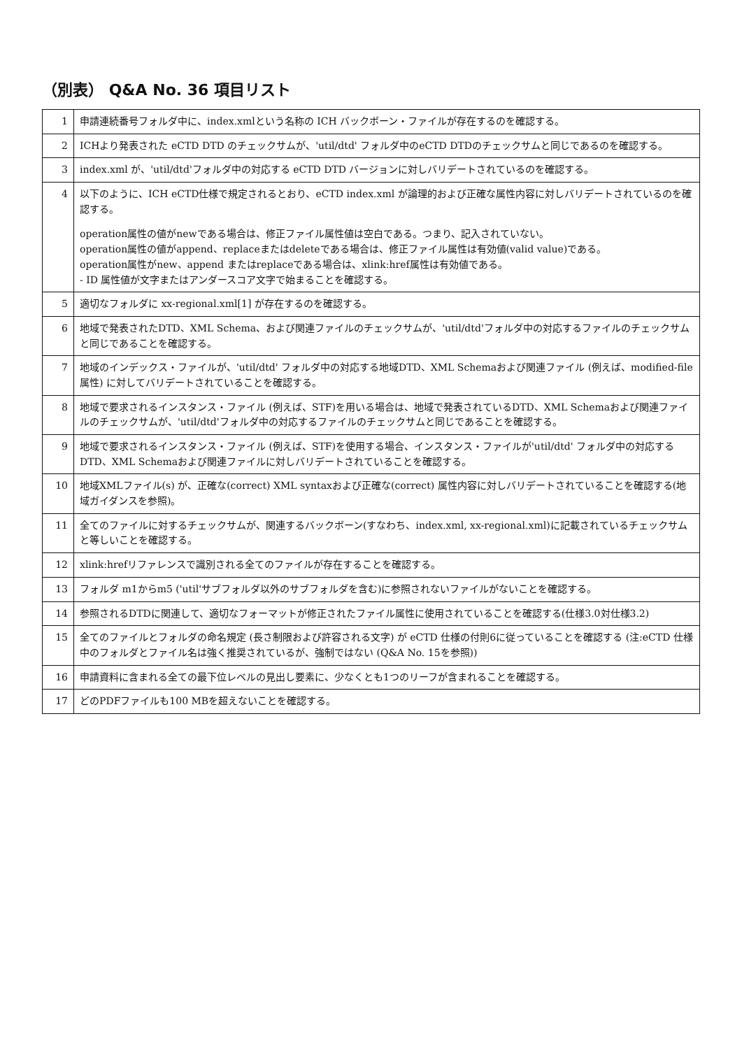（別表） Q&A No. 36 項目リスト
| 1 | 申請連続番号フォルダ中に、index.xmlという名称の ICH バックボーン・ファイルが存在するのを確認する。 |
| 2 | ICHより発表された eCTD DTD のチェックサムが、'util/dtd' フォルダ中のeCTD DTDのチェックサムと同じであるのを確認する。 |
| 3 | index.xml が、'util/dtd'フォルダ中の対応する eCTD DTD バージョンに対しバリデートされているのを確認する。 |
| 4 | 以下のように、ICH eCTD仕様で規定されるとおり、eCTD index.xml が論理的および正確な属性内容に対しバリデートされているのを確認する。 operation属性の値がnewである場合は、修正ファイル属性値は空白である。つまり、記入されていない。 operation属性の値がappend、replaceまたはdeleteである場合は、修正ファイル属性は有効値(valid value)である。 operation属性がnew、append またはreplaceである場合は、xlink:href属性は有効値である。 - ID 属性値が文字またはアンダースコア文字で始まることを確認する。 |
| 5 | 適切なフォルダに xx-regional.xml[1] が存在するのを確認する。 |
| 6 | 地域で発表されたDTD、XML Schema、および関連ファイルのチェックサムが、'util/dtd'フォルダ中の対応するファイルのチェックサムと同じであることを確認する。 |
| 7 | 地域のインデックス・ファイルが、'util/dtd' フォルダ中の対応する地域DTD、XML Schemaおよび関連ファイル (例えば、modified-file属性) に対してバリデートされていることを確認する。 |
| 8 | 地域で要求されるインスタンス・ファイル (例えば、STF)を用いる場合は、地域で発表されているDTD、XML Schemaおよび関連ファイルのチェックサムが、'util/dtd'フォルダ中の対応するファイルのチェックサムと同じであることを確認する。 |
| 9 | 地域で要求されるインスタンス・ファイル (例えば、STF)を使用する場合、インスタンス・ファイルが'util/dtd' フォルダ中の対応するDTD、XML Schemaおよび関連ファイルに対しバリデートされていることを確認する。 |
| 10 | 地域XMLファイル(s) が、正確な(correct) XML syntaxおよび正確な(correct) 属性内容に対しバリデートされていることを確認する(地域ガイダンスを参照)。 |
| 11 | 全てのファイルに対するチェックサムが、関連するバックボーン(すなわち、index.xml, xx-regional.xml)に記載されているチェックサムと等しいことを確認する。 |
| 12 | xlink:hrefリファレンスで識別される全てのファイルが存在することを確認する。 |
| 13 | フォルダ m1からm5 ('util'サブフォルダ以外のサブフォルダを含む)に参照されないファイルがないことを確認する。 |
| 14 | 参照されるDTDに関連して、適切なフォーマットが修正されたファイル属性に使用されていることを確認する(仕様3.0対仕様3.2) |
| 15 | 全てのファイルとフォルダの命名規定 (長さ制限および許容される文字) が eCTD 仕様の付則6に従っていることを確認する (注:eCTD 仕様中のフォルダとファイル名は強く推奨されているが、強制ではない (Q&A No. 15を参照)) |
| 16 | 申請資料に含まれる全ての最下位レベルの見出し要素に、少なくとも1つのリーフが含まれることを確認する。 |
| 17 | どのPDFファイルも100 MBを超えないことを確認する。 |